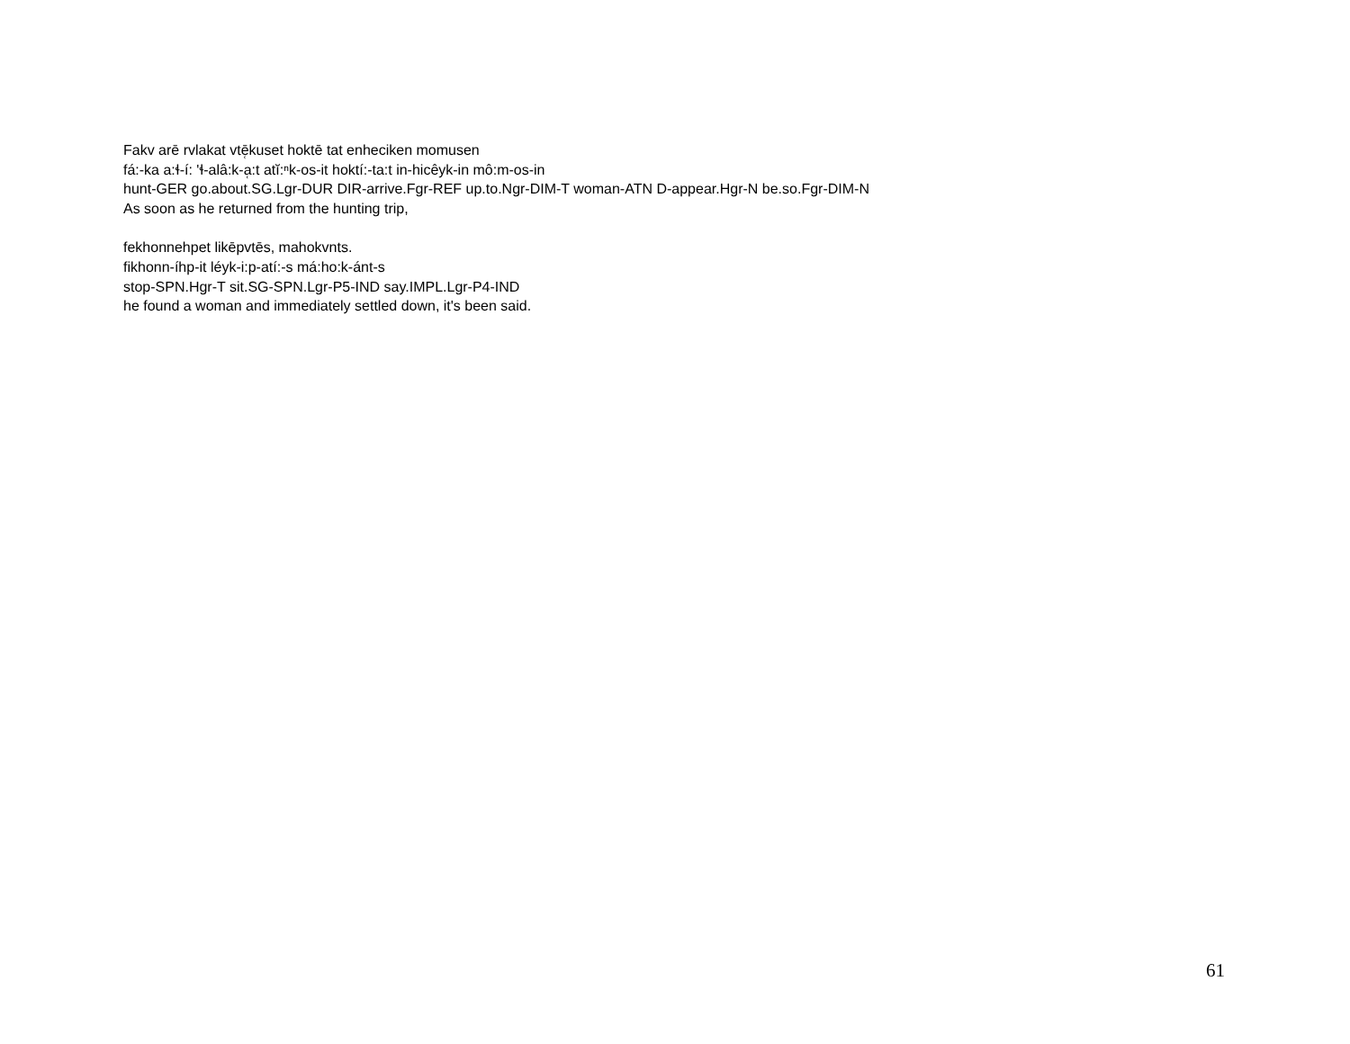Fakv arē rvlakat vtē̜kuset hoktē tat enheciken momusen
fá:-ka a:ɬ-í: 'ɬ-alâ:k-a̜:t atĭ:ⁿk-os-it hoktí:-ta:t in-hicêyk-in mô:m-os-in
hunt-GER go.about.SG.Lgr-DUR DIR-arrive.Fgr-REF up.to.Ngr-DIM-T woman-ATN D-appear.Hgr-N be.so.Fgr-DIM-N
As soon as he returned from the hunting trip,
fekhonnehpet likēpvtēs, mahokvnts.
fikhonn-íhp-it léyk-i:p-atí:-s má:ho:k-ánt-s
stop-SPN.Hgr-T sit.SG-SPN.Lgr-P5-IND say.IMPL.Lgr-P4-IND
he found a woman and immediately settled down, it's been said.
61